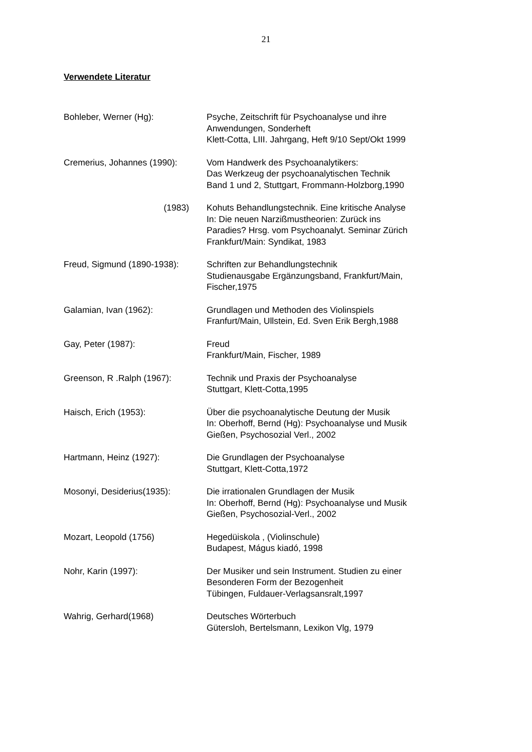21
Verwendete Literatur
Bohleber, Werner (Hg): Psyche, Zeitschrift für Psychoanalyse und ihre
Anwendungen, Sonderheft
Klett-Cotta, LIII. Jahrgang, Heft 9/10 Sept/Okt 1999
Cremerius, Johannes (1990): Vom Handwerk des Psychoanalytikers:
Das Werkzeug der psychoanalytischen Technik
Band 1 und 2, Stuttgart, Frommann-Holzborg,1990
(1983) Kohuts Behandlungstechnik. Eine kritische Analyse
In: Die neuen Narzißmustheorien: Zurück ins
Paradies? Hrsg. vom Psychoanalyt. Seminar Zürich
Frankfurt/Main: Syndikat, 1983
Freud, Sigmund (1890-1938): Schriften zur Behandlungstechnik
Studienausgabe Ergänzungsband, Frankfurt/Main,
Fischer,1975
Galamian, Ivan (1962): Grundlagen und Methoden des Violinspiels
Franfurt/Main, Ullstein, Ed. Sven Erik Bergh,1988
Gay, Peter (1987): Freud
Frankfurt/Main, Fischer, 1989
Greenson, R .Ralph (1967): Technik und Praxis der Psychoanalyse
Stuttgart, Klett-Cotta,1995
Haisch, Erich (1953): Über die psychoanalytische Deutung der Musik
In: Oberhoff, Bernd (Hg): Psychoanalyse und Musik
Gießen, Psychosozial Verl., 2002
Hartmann, Heinz (1927): Die Grundlagen der Psychoanalyse
Stuttgart, Klett-Cotta,1972
Mosonyi, Desiderius(1935): Die irrationalen Grundlagen der Musik
In: Oberhoff, Bernd (Hg): Psychoanalyse und Musik
Gießen, Psychosozial-Verl., 2002
Mozart, Leopold (1756) Hegedüiskola , (Violinschule)
Budapest, Mágus kiadó, 1998
Nohr, Karin (1997): Der Musiker und sein Instrument. Studien zu einer
Besonderen Form der Bezogenheit
Tübingen, Fuldauer-Verlagsansralt,1997
Wahrig, Gerhard(1968) Deutsches Wörterbuch
Gütersloh, Bertelsmann, Lexikon Vlg, 1979